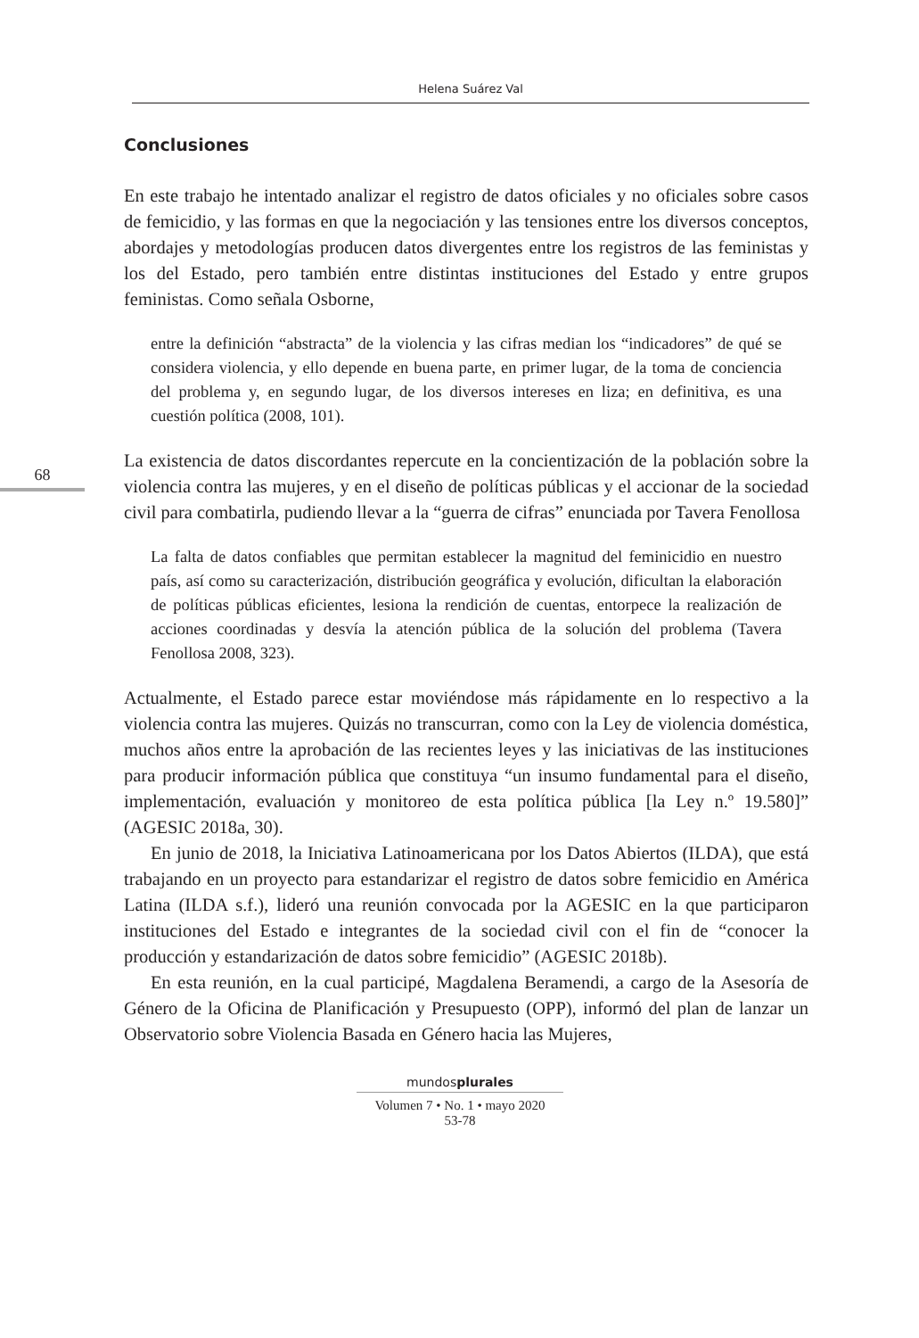Helena Suárez Val
68
Conclusiones
En este trabajo he intentado analizar el registro de datos oficiales y no oficiales sobre casos de femicidio, y las formas en que la negociación y las tensiones entre los diversos conceptos, abordajes y metodologías producen datos divergentes entre los registros de las feministas y los del Estado, pero también entre distintas instituciones del Estado y entre grupos feministas. Como señala Osborne,
entre la definición “abstracta” de la violencia y las cifras median los “indicadores” de qué se considera violencia, y ello depende en buena parte, en primer lugar, de la toma de conciencia del problema y, en segundo lugar, de los diversos intereses en liza; en definitiva, es una cuestión política (2008, 101).
La existencia de datos discordantes repercute en la concientización de la población sobre la violencia contra las mujeres, y en el diseño de políticas públicas y el accionar de la sociedad civil para combatirla, pudiendo llevar a la “guerra de cifras” enunciada por Tavera Fenollosa
La falta de datos confiables que permitan establecer la magnitud del feminicidio en nuestro país, así como su caracterización, distribución geográfica y evolución, dificultan la elaboración de políticas públicas eficientes, lesiona la rendición de cuentas, entorpece la realización de acciones coordinadas y desvía la atención pública de la solución del problema (Tavera Fenollosa 2008, 323).
Actualmente, el Estado parece estar moviéndose más rápidamente en lo respectivo a la violencia contra las mujeres. Quizás no transcurran, como con la Ley de violencia doméstica, muchos años entre la aprobación de las recientes leyes y las iniciativas de las instituciones para producir información pública que constituya “un insumo fundamental para el diseño, implementación, evaluación y monitoreo de esta política pública [la Ley n.º 19.580]” (AGESIC 2018a, 30).
En junio de 2018, la Iniciativa Latinoamericana por los Datos Abiertos (ILDA), que está trabajando en un proyecto para estandarizar el registro de datos sobre femicidio en América Latina (ILDA s.f.), lideró una reunión convocada por la AGESIC en la que participaron instituciones del Estado e integrantes de la sociedad civil con el fin de “conocer la producción y estandarización de datos sobre femicidio” (AGESIC 2018b).
En esta reunión, en la cual participé, Magdalena Beramendi, a cargo de la Asesoría de Género de la Oficina de Planificación y Presupuesto (OPP), informó del plan de lanzar un Observatorio sobre Violencia Basada en Género hacia las Mujeres,
mundosplurales
Volumen 7 • No. 1 • mayo 2020
53-78